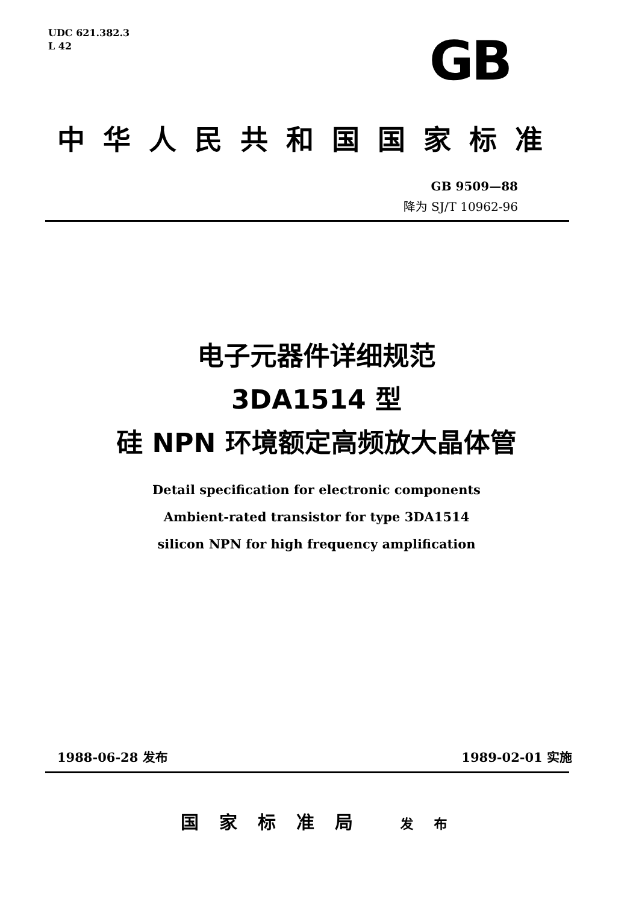UDC 621.382.3
L 42
GB
中华人民共和国国家标准
GB 9509—88
降为 SJ/T 10962-96
电子元器件详细规范
3DA1514 型
硅 NPN 环境额定高频放大晶体管
Detail specification for electronic components
Ambient-rated transistor for type 3DA1514
silicon NPN for high frequency amplification
1988-06-28 发布 1989-02-01 实施
国家标准局 发布